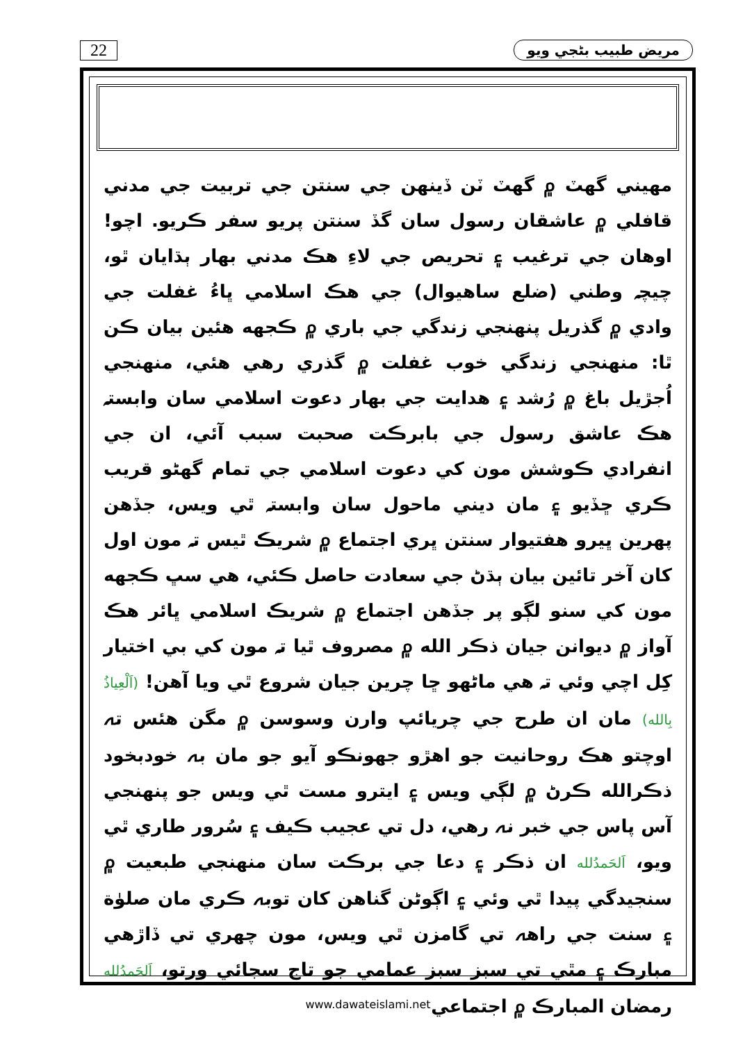22
مريض طبيب بڻجي ويو
مهيني گهٽ ۾ گهٽ ٽن ڏينهن جي سنتن جي تربيت جي مدني قافلي ۾ عاشقان رسول سان گڏ سنتن پريو سفر ڪريو. اچو! اوهان جي ترغيب ۽ تحريص جي لاءِ هڪ مدني بهار ٻڌايان ٿو، چيچہ وطني (ضلع ساهيوال) جي هڪ اسلامي ڀاءُ غفلت جي وادي ۾ گذريل پنهنجي زندگي جي باري ۾ ڪجهه هئين بيان ڪن ٿا: منهنجي زندگي خوب غفلت ۾ گذري رهي هئي، منهنجي اُجڙيل باغ ۾ رُشد ۽ هدايت جي بهار دعوت اسلامي سان وابستہ هڪ عاشق رسول جي بابرڪت صحبت سبب آئي، ان جي انفرادي ڪوشش مون کي دعوت اسلامي جي تمام گهڻو قريب ڪري ڇڏيو ۽ مان ديني ماحول سان وابستہ ٿي ويس، جڏهن پهرين ڀيرو هفتيوار سنتن ڀري اجتماع ۾ شريڪ ٿيس تہ مون اول کان آخر تائين بيان ٻڌڻ جي سعادت حاصل ڪئي، هي سڀ ڪجهه مون کي سنو لڳو پر جڏهن اجتماع ۾ شريڪ اسلامي ڀائر هڪ آواز ۾ ديوانن جيان ذڪر الله ۾ مصروف ٿيا تہ مون کي بي اختيار کِل اچي وئي تہ هي ماڻهو ڇا چرين جيان شروع ٿي ويا آهن! (اَلْعِياذُ بِالله) مان ان طرح جي چريائپ وارن وسوسن ۾ مگن هئس تہ اوچتو هڪ روحانيت جو اهڙو جهونڪو آيو جو مان بہ خودبخود ذڪرالله ڪرڻ ۾ لڳي ويس ۽ ايترو مست ٿي ويس جو پنهنجي آس پاس جي خبر نہ رهي، دل تي عجيب ڪيف ۽ سُرور طاري ٿي ويو، اَلحَمدُلله ان ذڪر ۽ دعا جي برڪت سان منهنجي طبعيت ۾ سنجيدگي پيدا ٿي وئي ۽ اڳوڻن گناهن کان توبہ ڪري مان صلوٰة ۽ سنت جي راهہ تي گامزن ٿي ويس، مون چهري تي ڏاڙهي مبارڪ ۽ مٿي تي سبز سبز عمامي جو تاج سجائي ورتو، اَلحَمدُلله رمضان المبارڪ ۾ اجتماعي
www.dawateislami.net